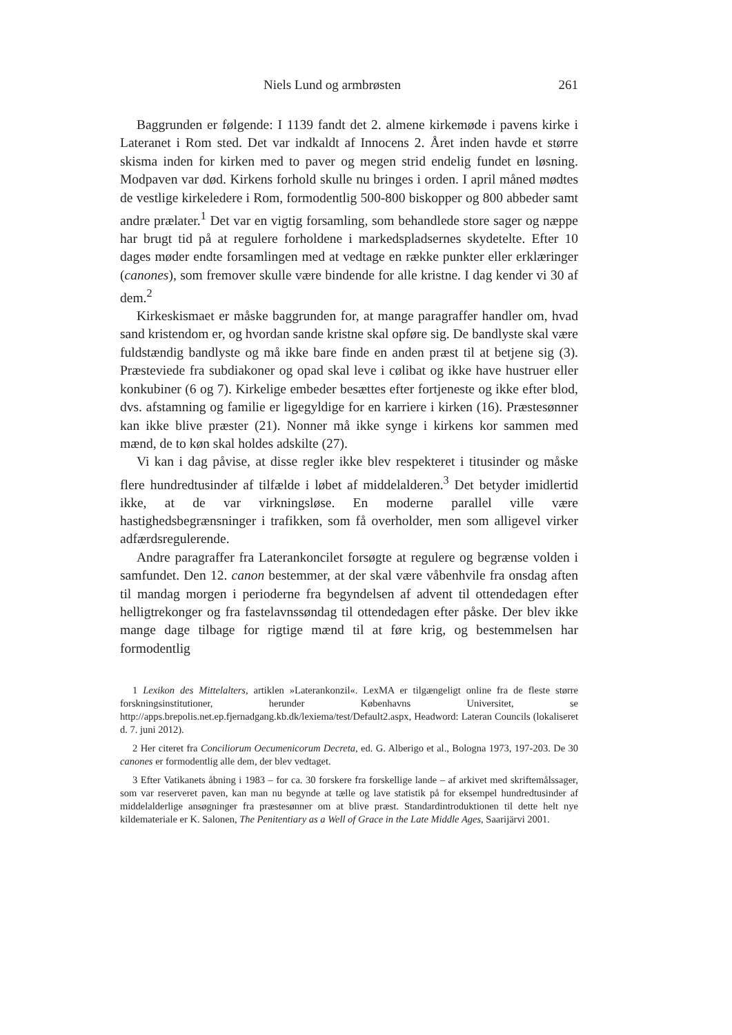Niels Lund og armbrøsten 261
Baggrunden er følgende: I 1139 fandt det 2. almene kirkemøde i pavens kirke i Lateranet i Rom sted. Det var indkaldt af Innocens 2. Året inden havde et større skisma inden for kirken med to paver og megen strid endelig fundet en løsning. Modpaven var død. Kirkens forhold skulle nu bringes i orden. I april måned mødtes de vestlige kirkeledere i Rom, formodentlig 500-800 biskopper og 800 abbeder samt andre prælater.<sup>1</sup> Det var en vigtig forsamling, som behandlede store sager og næppe har brugt tid på at regulere forholdene i markedspladsernes skydetelte. Efter 10 dages møder endte forsamlingen med at vedtage en række punkter eller erklæringer (canones), som fremover skulle være bindende for alle kristne. I dag kender vi 30 af dem.<sup>2</sup>
Kirkeskismaet er måske baggrunden for, at mange paragraffer handler om, hvad sand kristendom er, og hvordan sande kristne skal opføre sig. De bandlyste skal være fuldstændig bandlyste og må ikke bare finde en anden præst til at betjene sig (3). Præsteviede fra subdiakoner og opad skal leve i cølibat og ikke have hustruer eller konkubiner (6 og 7). Kirkelige embeder besættes efter fortjeneste og ikke efter blod, dvs. afstamning og familie er ligegyldige for en karriere i kirken (16). Præstesønner kan ikke blive præster (21). Nonner må ikke synge i kirkens kor sammen med mænd, de to køn skal holdes adskilte (27).
Vi kan i dag påvise, at disse regler ikke blev respekteret i titusinder og måske flere hundredtusinder af tilfælde i løbet af middelalderen.<sup>3</sup> Det betyder imidlertid ikke, at de var virkningsløse. En moderne parallel ville være hastighedsbegrænsninger i trafikken, som få overholder, men som alligevel virker adfærdsregulerende.
Andre paragraffer fra Laterankoncilet forsøgte at regulere og begrænse volden i samfundet. Den 12. canon bestemmer, at der skal være våbenhvile fra onsdag aften til mandag morgen i perioderne fra begyndelsen af advent til ottendedagen efter helligtrekonger og fra fastelavnssøndag til ottendedagen efter påske. Der blev ikke mange dage tilbage for rigtige mænd til at føre krig, og bestemmelsen har formodentlig
1 Lexikon des Mittelalters, artiklen »Laterankonzil«. LexMA er tilgængeligt online fra de fleste større forskningsinstitutioner, herunder Københavns Universitet, se http://apps.brepolis.net.ep.fjernadgang.kb.dk/lexiema/test/Default2.aspx, Headword: Lateran Councils (lokaliseret d. 7. juni 2012).
2 Her citeret fra Conciliorum Oecumenicorum Decreta, ed. G. Alberigo et al., Bologna 1973, 197-203. De 30 canones er formodentlig alle dem, der blev vedtaget.
3 Efter Vatikanets åbning i 1983 – for ca. 30 forskere fra forskellige lande – af arkivet med skriftemålssager, som var reserveret paven, kan man nu begynde at tælle og lave statistik på for eksempel hundredtusinder af middelalderlige ansøgninger fra præstesønner om at blive præst. Standardintroduktionen til dette helt nye kildemateriale er K. Salonen, The Penitentiary as a Well of Grace in the Late Middle Ages, Saarijärvi 2001.